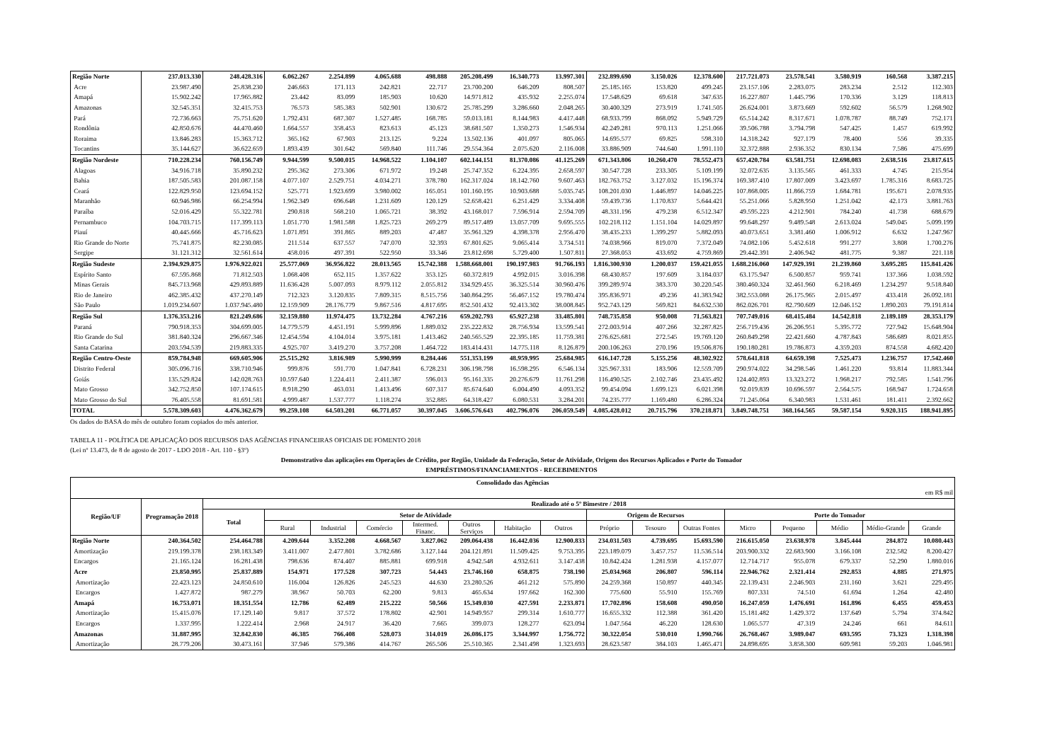| Região Norte | 237.013.330 | 248.428.316 | 6.062.267 | 2.254.899 | 4.065.688 | 498.888 | 205.208.499 | 16.340.773 | 13.997.301 | 232.899.690 | 3.150.026 | 12.378.600 | 217.721.073 | 23.578.541 | 3.580.919 | 160.568 | 3.387.215 |
| Acre | 23.987.490 | 25.838.230 | 246.663 | 171.113 | 242.821 | 22.717 | 23.700.200 | 646.209 | 808.507 | 25.185.165 | 153.820 | 499.245 | 23.157.106 | 2.283.075 | 283.234 | 2.512 | 112.303 |
| Amapá | 15.902.242 | 17.965.882 | 23.442 | 83.099 | 185.903 | 10.620 | 14.971.812 | 435.932 | 2.255.074 | 17.548.629 | 69.618 | 347.635 | 16.227.807 | 1.445.796 | 170.336 | 3.129 | 118.813 |
| Amazonas | 32.545.351 | 32.415.753 | 76.573 | 585.383 | 502.901 | 130.672 | 25.785.299 | 3.286.660 | 2.048.265 | 30.400.329 | 273.919 | 1.741.505 | 26.624.001 | 3.873.669 | 592.602 | 56.579 | 1.268.902 |
| Pará | 72.736.663 | 75.751.620 | 1.792.431 | 687.307 | 1.527.485 | 168.785 | 59.013.181 | 8.144.983 | 4.417.448 | 68.933.799 | 868.092 | 5.949.729 | 65.514.242 | 8.317.671 | 1.078.787 | 88.749 | 752.171 |
| Rondônia | 42.850.676 | 44.470.460 | 1.664.557 | 358.453 | 823.613 | 45.123 | 38.681.507 | 1.350.273 | 1.546.934 | 42.249.281 | 970.113 | 1.251.066 | 39.506.788 | 3.794.798 | 547.425 | 1.457 | 619.992 |
| Roraima | 13.846.283 | 15.363.712 | 365.162 | 67.903 | 213.125 | 9.224 | 13.502.136 | 401.097 | 805.065 | 14.695.577 | 69.825 | 598.310 | 14.318.242 | 927.179 | 78.400 | 556 | 39.335 |
| Tocantins | 35.144.627 | 36.622.659 | 1.893.439 | 301.642 | 569.840 | 111.746 | 29.554.364 | 2.075.620 | 2.116.008 | 33.886.909 | 744.640 | 1.991.110 | 32.372.888 | 2.936.352 | 830.134 | 7.586 | 475.699 |
| Região Nordeste | 710.228.234 | 760.156.749 | 9.944.599 | 9.500.015 | 14.968.522 | 1.104.107 | 602.144.151 | 81.370.086 | 41.125.269 | 671.343.806 | 10.260.470 | 78.552.473 | 657.420.784 | 63.581.751 | 12.698.083 | 2.638.516 | 23.817.615 |
| Alagoas | 34.916.718 | 35.890.232 | 295.362 | 273.306 | 671.972 | 19.248 | 25.747.352 | 6.224.395 | 2.658.597 | 30.547.728 | 233.305 | 5.109.199 | 32.072.635 | 3.135.565 | 461.333 | 4.745 | 215.954 |
| Bahia | 187.505.583 | 201.087.158 | 4.077.107 | 2.529.751 | 4.034.271 | 378.780 | 162.317.024 | 18.142.760 | 9.607.463 | 182.763.752 | 3.127.032 | 15.196.374 | 169.387.410 | 17.807.009 | 3.423.697 | 1.785.316 | 8.683.725 |
| Ceará | 122.829.950 | 123.694.152 | 525.771 | 1.923.699 | 3.980.002 | 165.051 | 101.160.195 | 10.903.688 | 5.035.745 | 108.201.030 | 1.446.897 | 14.046.225 | 107.868.005 | 11.866.759 | 1.684.781 | 195.671 | 2.078.935 |
| Maranhão | 60.946.986 | 66.254.994 | 1.962.349 | 696.648 | 1.231.609 | 120.129 | 52.658.421 | 6.251.429 | 3.334.408 | 59.439.736 | 1.170.837 | 5.644.421 | 55.251.066 | 5.828.950 | 1.251.042 | 42.173 | 3.881.763 |
| Paraíba | 52.016.429 | 55.322.781 | 290.818 | 568.210 | 1.065.721 | 38.392 | 43.168.017 | 7.596.914 | 2.594.709 | 48.331.196 | 479.238 | 6.512.347 | 49.595.223 | 4.212.901 | 784.240 | 41.738 | 688.679 |
| Pernambuco | 104.703.715 | 117.399.113 | 1.051.770 | 1.981.588 | 1.825.723 | 269.279 | 89.517.489 | 13.057.709 | 9.695.555 | 102.218.112 | 1.151.104 | 14.029.897 | 99.648.297 | 9.489.548 | 2.613.024 | 549.045 | 5.099.199 |
| Piauí | 40.445.666 | 45.716.623 | 1.071.891 | 391.865 | 889.203 | 47.487 | 35.961.329 | 4.398.378 | 2.956.470 | 38.435.233 | 1.399.297 | 5.882.093 | 40.073.651 | 3.381.460 | 1.006.912 | 6.632 | 1.247.967 |
| Rio Grande do Norte | 75.741.875 | 82.230.085 | 211.514 | 637.557 | 747.070 | 32.393 | 67.801.625 | 9.065.414 | 3.734.511 | 74.038.966 | 819.070 | 7.372.049 | 74.082.106 | 5.452.618 | 991.277 | 3.808 | 1.700.276 |
| Sergipe | 31.121.312 | 32.561.614 | 458.016 | 497.391 | 522.950 | 33.346 | 23.812.698 | 5.729.400 | 1.507.811 | 27.368.053 | 433.692 | 4.759.869 | 29.442.391 | 2.406.942 | 481.775 | 9.387 | 221.118 |
| Região Sudeste | 2.394.929.875 | 1.976.922.021 | 25.577.069 | 36.956.822 | 28.013.565 | 15.742.388 | 1.588.668.001 | 190.197.983 | 91.766.193 | 1.816.300.930 | 1.200.037 | 159.421.055 | 1.688.216.060 | 147.929.391 | 21.239.860 | 3.695.285 | 115.841.426 |
| Espírito Santo | 67.595.868 | 71.812.503 | 1.068.408 | 652.115 | 1.357.622 | 353.125 | 60.372.819 | 4.992.015 | 3.016.398 | 68.430.857 | 197.609 | 3.184.037 | 63.175.947 | 6.500.857 | 959.741 | 137.366 | 1.038.592 |
| Minas Gerais | 845.713.968 | 429.893.889 | 11.636.428 | 5.007.093 | 8.979.112 | 2.055.812 | 334.929.455 | 36.325.514 | 30.960.476 | 399.289.974 | 383.370 | 30.220.545 | 380.460.324 | 32.461.960 | 6.218.469 | 1.234.297 | 9.518.840 |
| Rio de Janeiro | 462.385.432 | 437.270.149 | 712.323 | 3.120.835 | 7.809.315 | 8.515.756 | 340.864.295 | 56.467.152 | 19.780.474 | 395.836.971 | 49.236 | 41.383.942 | 382.553.088 | 26.175.965 | 2.015.497 | 433.418 | 26.092.181 |
| São Paulo | 1.019.234.607 | 1.037.945.480 | 12.159.909 | 28.176.779 | 9.867.516 | 4.817.695 | 852.501.432 | 92.413.302 | 38.008.845 | 952.743.129 | 569.821 | 84.632.530 | 862.026.701 | 82.790.609 | 12.046.152 | 1.890.203 | 79.191.814 |
| Região Sul | 1.376.353.216 | 821.249.686 | 32.159.880 | 11.974.475 | 13.732.284 | 4.767.216 | 659.202.793 | 65.927.238 | 33.485.801 | 748.735.858 | 950.008 | 71.563.821 | 707.749.016 | 68.415.484 | 14.542.818 | 2.189.189 | 28.353.179 |
| Paraná | 790.918.353 | 304.699.005 | 14.779.579 | 4.451.191 | 5.999.896 | 1.889.032 | 235.222.832 | 28.756.934 | 13.599.541 | 272.003.914 | 407.266 | 32.287.825 | 256.719.436 | 26.206.951 | 5.395.772 | 727.942 | 15.648.904 |
| Rio Grande do Sul | 381.840.324 | 296.667.346 | 12.454.594 | 4.104.014 | 3.975.181 | 1.413.462 | 240.565.529 | 22.395.185 | 11.759.381 | 276.625.681 | 272.545 | 19.769.120 | 260.849.298 | 22.421.660 | 4.787.843 | 586.689 | 8.021.855 |
| Santa Catarina | 203.594.539 | 219.883.335 | 4.925.707 | 3.419.270 | 3.757.208 | 1.464.722 | 183.414.431 | 14.775.118 | 8.126.879 | 200.106.263 | 270.196 | 19.506.876 | 190.180.281 | 19.786.873 | 4.359.203 | 874.558 | 4.682.420 |
| Região Centro-Oeste | 859.784.948 | 669.605.906 | 25.515.292 | 3.816.989 | 5.990.999 | 8.284.446 | 551.353.199 | 48.959.995 | 25.684.985 | 616.147.728 | 5.155.256 | 48.302.922 | 578.641.818 | 64.659.398 | 7.525.473 | 1.236.757 | 17.542.460 |
| Distrito Federal | 305.096.716 | 338.710.946 | 999.876 | 591.770 | 1.047.841 | 6.728.231 | 306.198.798 | 16.598.295 | 6.546.134 | 325.967.331 | 183.906 | 12.559.709 | 290.974.022 | 34.298.546 | 1.461.220 | 93.814 | 11.883.344 |
| Goiás | 135.529.824 | 142.028.763 | 10.597.640 | 1.224.411 | 2.411.387 | 596.013 | 95.161.335 | 20.276.679 | 11.761.298 | 116.490.525 | 2.102.746 | 23.435.492 | 124.402.893 | 13.323.272 | 1.968.217 | 792.585 | 1.541.796 |
| Mato Grosso | 342.752.850 | 107.174.615 | 8.918.290 | 463.031 | 1.413.496 | 607.317 | 85.674.640 | 6.004.490 | 4.093.352 | 99.454.094 | 1.699.123 | 6.021.398 | 92.019.839 | 10.696.597 | 2.564.575 | 168.947 | 1.724.658 |
| Mato Grosso do Sul | 76.405.558 | 81.691.581 | 4.999.487 | 1.537.777 | 1.118.274 | 352.885 | 64.318.427 | 6.080.531 | 3.284.201 | 74.235.777 | 1.169.480 | 6.286.324 | 71.245.064 | 6.340.983 | 1.531.461 | 181.411 | 2.392.662 |
| TOTAL | 5.578.309.603 | 4.476.362.679 | 99.259.108 | 64.503.201 | 66.771.057 | 30.397.045 | 3.606.576.643 | 402.796.076 | 206.059.549 | 4.085.428.012 | 20.715.796 | 370.218.871 | 3.849.748.751 | 368.164.565 | 59.587.154 | 9.920.315 | 188.941.895 |
Os dados do BASA do mês de outubro foram copiados do mês anterior.
TABELA 11 - POLÍTICA DE APLICAÇÃO DOS RECURSOS DAS AGÊNCIAS FINANCEIRAS OFICIAIS DE FOMENTO 2018
(Lei nº 13.473, de 8 de agosto de 2017 - LDO 2018 - Art. 110 - §3º)
Demonstrativo das aplicações em Operações de Crédito, por Região, Unidade da Federação, Setor de Atividade, Origem dos Recursos Aplicados e Porte do Tomador
EMPRÉSTIMOS/FINANCIAMENTOS - RECEBIMENTOS
| Consolidado das Agências | | | | | | | | | | | | | | | | | |
| --- | --- | --- | --- | --- | --- | --- | --- | --- | --- | --- | --- | --- | --- | --- | --- | --- | --- |
| em R$ mil | | | | | | | | | | | | | | | | | |
| Região/UF | Programação 2018 | Realizado até o 5º Bimestre / 2018 | | | | | | | | | | | | | | | |
| | | Total | Setor de Atividade | | | | | | | Origem de Recursos | | | Porte do Tomador | | | | |
| | | | Rural | Industrial | Comércio | Intermed. Financ. | Outros Serviços | Habitação | Outros | Próprio | Tesouro | Outras Fontes | Micro | Pequeno | Médio | Médio-Grande | Grande |
| Região Norte | 240.364.502 | 254.464.788 | 4.209.644 | 3.352.208 | 4.668.567 | 3.827.062 | 209.064.438 | 16.442.036 | 12.900.833 | 234.031.503 | 4.739.695 | 15.693.590 | 216.615.050 | 23.638.978 | 3.845.444 | 284.872 | 10.080.443 |
| Amortização | 219.199.378 | 238.183.349 | 3.411.007 | 2.477.801 | 3.782.686 | 3.127.144 | 204.121.891 | 11.509.425 | 9.753.395 | 223.189.079 | 3.457.757 | 11.536.514 | 203.900.332 | 22.683.900 | 3.166.108 | 232.582 | 8.200.427 |
| Encargos | 21.165.124 | 16.281.438 | 798.636 | 874.407 | 885.881 | 699.918 | 4.942.548 | 4.932.611 | 3.147.438 | 10.842.424 | 1.281.938 | 4.157.077 | 12.714.717 | 955.078 | 679.337 | 52.290 | 1.880.016 |
| Acre | 23.850.995 | 25.837.889 | 154.971 | 177.528 | 307.723 | 54.443 | 23.746.160 | 658.875 | 738.190 | 25.034.968 | 206.807 | 596.114 | 22.946.762 | 2.321.414 | 292.853 | 4.885 | 271.975 |
| Amortização | 22.423.123 | 24.850.610 | 116.004 | 126.826 | 245.523 | 44.630 | 23.280.526 | 461.212 | 575.890 | 24.259.368 | 150.897 | 440.345 | 22.139.431 | 2.246.903 | 231.160 | 3.621 | 229.495 |
| Encargos | 1.427.872 | 987.279 | 38.967 | 50.703 | 62.200 | 9.813 | 465.634 | 197.662 | 162.300 | 775.600 | 55.910 | 155.769 | 807.331 | 74.510 | 61.694 | 1.264 | 42.480 |
| Amapá | 16.753.071 | 18.351.554 | 12.786 | 62.489 | 215.222 | 50.566 | 15.349.030 | 427.591 | 2.233.871 | 17.702.896 | 158.608 | 490.050 | 16.247.059 | 1.476.691 | 161.896 | 6.455 | 459.453 |
| Amortização | 15.415.076 | 17.129.140 | 9.817 | 37.572 | 178.802 | 42.901 | 14.949.957 | 299.314 | 1.610.777 | 16.655.332 | 112.388 | 361.420 | 15.181.482 | 1.429.372 | 137.649 | 5.794 | 374.842 |
| Encargos | 1.337.995 | 1.222.414 | 2.968 | 24.917 | 36.420 | 7.665 | 399.073 | 128.277 | 623.094 | 1.047.564 | 46.220 | 128.630 | 1.065.577 | 47.319 | 24.246 | 661 | 84.611 |
| Amazonas | 31.887.995 | 32.842.830 | 46.385 | 766.408 | 528.073 | 314.019 | 26.086.175 | 3.344.997 | 1.756.772 | 30.322.054 | 530.010 | 1.990.766 | 26.768.467 | 3.989.047 | 693.595 | 73.323 | 1.318.398 |
| Amortização | 28.779.206 | 30.473.161 | 37.946 | 579.386 | 414.767 | 265.506 | 25.510.365 | 2.341.498 | 1.323.693 | 28.623.587 | 384.103 | 1.465.471 | 24.898.695 | 3.858.300 | 609.981 | 59.203 | 1.046.981 |